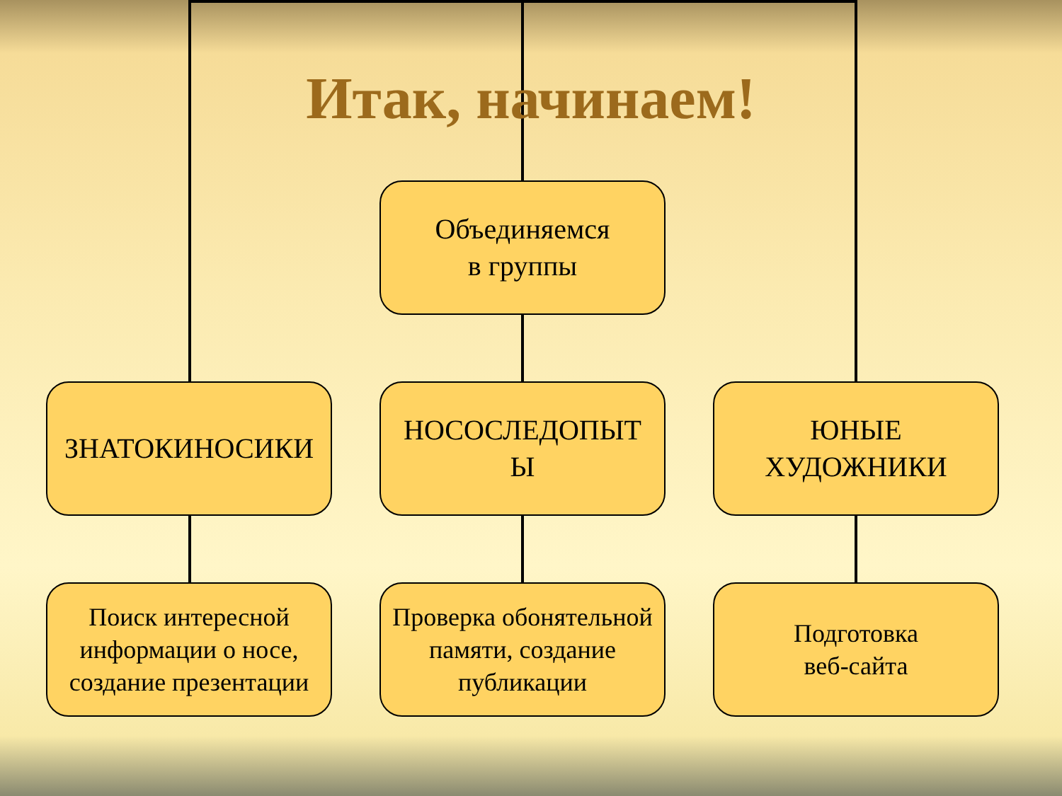Итак, начинаем!
Объединяемся
в группы
ЗНАТОКИНОСИКИ
НОСОСЛЕДОПЫТ
Ы
ЮНЫЕ
ХУДОЖНИКИ
Поиск интересной информации о носе, создание презентации
Проверка обонятельной памяти, создание публикации
Подготовка
веб-сайта